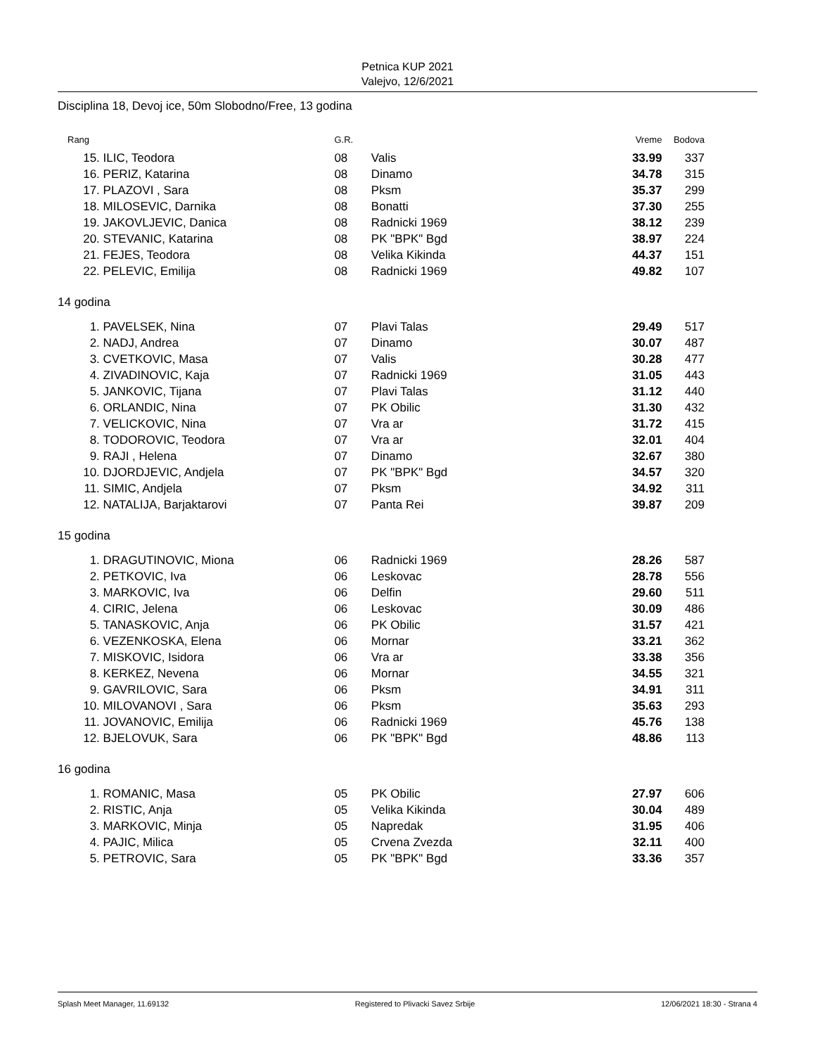Petnica KUP 2021
Valejvo, 12/6/2021
Disciplina 18, Devoj ice, 50m Slobodno/Free, 13 godina
| Rang | | G.R. | | Vreme | Bodova |
| --- | --- | --- | --- | --- | --- |
| 15. | ILIC, Teodora | 08 | Valis | 33.99 | 337 |
| 16. | PERIZ, Katarina | 08 | Dinamo | 34.78 | 315 |
| 17. | PLAZOVI , Sara | 08 | Pksm | 35.37 | 299 |
| 18. | MILOSEVIC, Darnika | 08 | Bonatti | 37.30 | 255 |
| 19. | JAKOVLJEVIC, Danica | 08 | Radnicki 1969 | 38.12 | 239 |
| 20. | STEVANIC, Katarina | 08 | PK "BPK" Bgd | 38.97 | 224 |
| 21. | FEJES, Teodora | 08 | Velika Kikinda | 44.37 | 151 |
| 22. | PELEVIC, Emilija | 08 | Radnicki 1969 | 49.82 | 107 |
| 14 godina | | | | | |
| 1. | PAVELSEK, Nina | 07 | Plavi Talas | 29.49 | 517 |
| 2. | NADJ, Andrea | 07 | Dinamo | 30.07 | 487 |
| 3. | CVETKOVIC, Masa | 07 | Valis | 30.28 | 477 |
| 4. | ZIVADINOVIC, Kaja | 07 | Radnicki 1969 | 31.05 | 443 |
| 5. | JANKOVIC, Tijana | 07 | Plavi Talas | 31.12 | 440 |
| 6. | ORLANDIC, Nina | 07 | PK Obilic | 31.30 | 432 |
| 7. | VELICKOVIC, Nina | 07 | Vra ar | 31.72 | 415 |
| 8. | TODOROVIC, Teodora | 07 | Vra ar | 32.01 | 404 |
| 9. | RAJI , Helena | 07 | Dinamo | 32.67 | 380 |
| 10. | DJORDJEVIC, Andjela | 07 | PK "BPK" Bgd | 34.57 | 320 |
| 11. | SIMIC, Andjela | 07 | Pksm | 34.92 | 311 |
| 12. | NATALIJA, Barjaktarovi | 07 | Panta Rei | 39.87 | 209 |
| 15 godina | | | | | |
| 1. | DRAGUTINOVIC, Miona | 06 | Radnicki 1969 | 28.26 | 587 |
| 2. | PETKOVIC, Iva | 06 | Leskovac | 28.78 | 556 |
| 3. | MARKOVIC, Iva | 06 | Delfin | 29.60 | 511 |
| 4. | CIRIC, Jelena | 06 | Leskovac | 30.09 | 486 |
| 5. | TANASKOVIC, Anja | 06 | PK Obilic | 31.57 | 421 |
| 6. | VEZENKOSKA, Elena | 06 | Mornar | 33.21 | 362 |
| 7. | MISKOVIC, Isidora | 06 | Vra ar | 33.38 | 356 |
| 8. | KERKEZ, Nevena | 06 | Mornar | 34.55 | 321 |
| 9. | GAVRILOVIC, Sara | 06 | Pksm | 34.91 | 311 |
| 10. | MILOVANOVI , Sara | 06 | Pksm | 35.63 | 293 |
| 11. | JOVANOVIC, Emilija | 06 | Radnicki 1969 | 45.76 | 138 |
| 12. | BJELOVUK, Sara | 06 | PK "BPK" Bgd | 48.86 | 113 |
| 16 godina | | | | | |
| 1. | ROMANIC, Masa | 05 | PK Obilic | 27.97 | 606 |
| 2. | RISTIC, Anja | 05 | Velika Kikinda | 30.04 | 489 |
| 3. | MARKOVIC, Minja | 05 | Napredak | 31.95 | 406 |
| 4. | PAJIC, Milica | 05 | Crvena Zvezda | 32.11 | 400 |
| 5. | PETROVIC, Sara | 05 | PK "BPK" Bgd | 33.36 | 357 |
Splash Meet Manager, 11.69132 Registered to Plivacki Savez Srbije 12/06/2021 18:30 - Strana 4